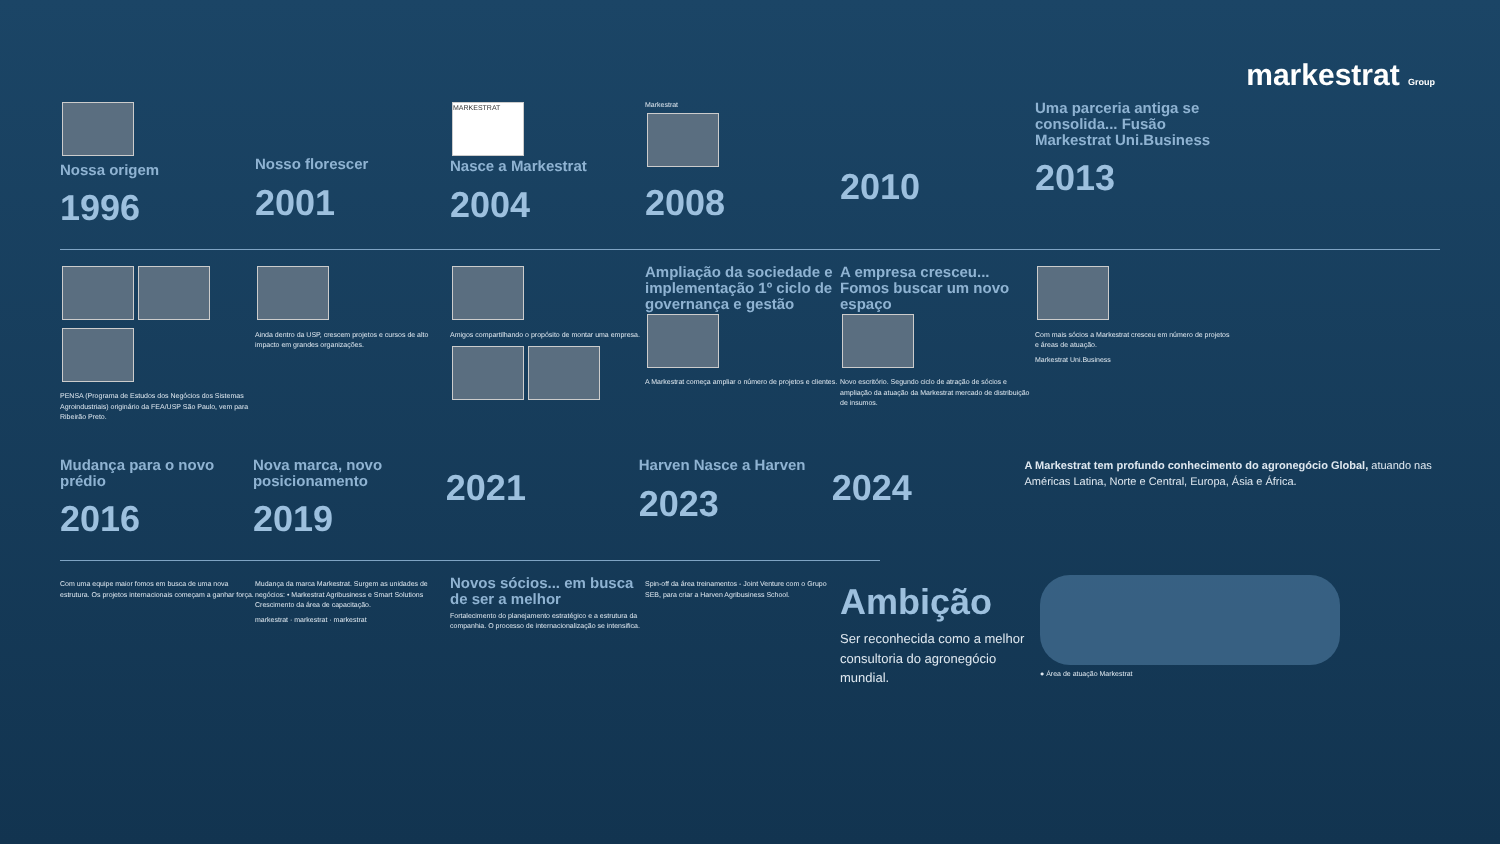markestrat Group
Nossa origem
1996
Nosso florescer
2001
MARKESTRAT
Nasce a Markestrat
2004
Markestrat
2008
2010
Uma parceria antiga se consolida... Fusão Markestrat Uni.Business
2013
PENSA (Programa de Estudos dos Negócios dos Sistemas Agroindustriais) originário da FEA/USP São Paulo, vem para Ribeirão Preto.
Ainda dentro da USP, crescem projetos e cursos de alto impacto em grandes organizações.
Amigos compartilhando o propósito de montar uma empresa.
Ampliação da sociedade e implementação 1º ciclo de governança e gestão
A Markestrat começa ampliar o número de projetos e clientes.
A empresa cresceu... Fomos buscar um novo espaço
Novo escritório. Segundo ciclo de atração de sócios e ampliação da atuação da Markestrat mercado de distribuição de insumos.
Com mais sócios a Markestrat cresceu em número de projetos e áreas de atuação.
Markestrat Uni.Business
Mudança para o novo prédio
2016
Nova marca, novo posicionamento
2019
2021
Harven Nasce a Harven
2023
2024
A Markestrat tem profundo conhecimento do agronegócio Global, atuando nas Américas Latina, Norte e Central, Europa, Ásia e África.
Com uma equipe maior fomos em busca de uma nova estrutura. Os projetos internacionais começam a ganhar força.
Mudança da marca Markestrat. Surgem as unidades de negócios: • Markestrat Agribusiness e Smart Solutions Crescimento da área de capacitação.
markestrat · markestrat · markestrat
Novos sócios... em busca de ser a melhor
Fortalecimento do planejamento estratégico e a estrutura da companhia. O processo de internacionalização se intensifica.
Spin-off da área treinamentos - Joint Venture com o Grupo SEB, para criar a Harven Agribusiness School.
Ambição
Ser reconhecida como a melhor consultoria do agronegócio mundial.
● Área de atuação Markestrat